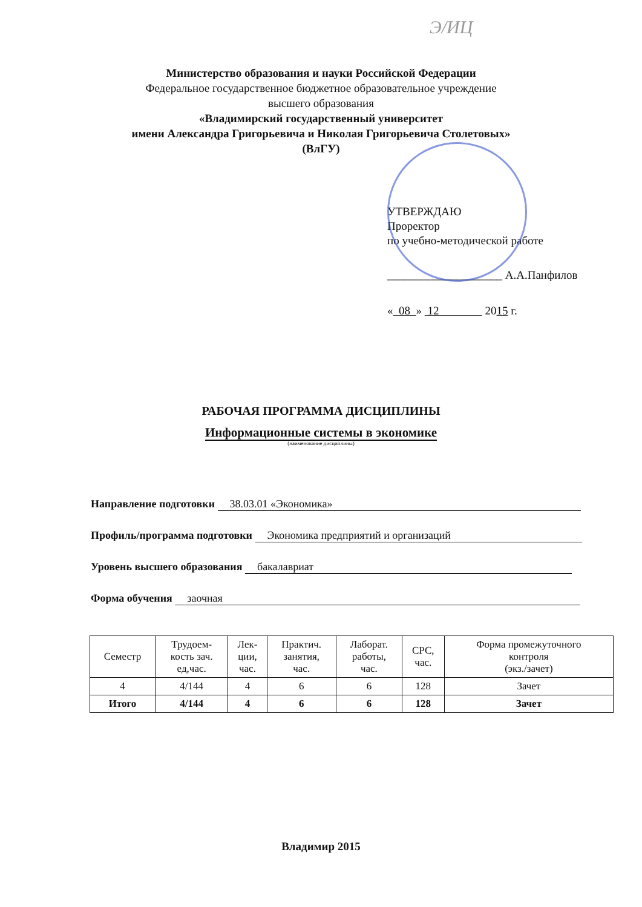Э/ИЦ
Министерство образования и науки Российской Федерации
Федеральное государственное бюджетное образовательное учреждение
высшего образования
«Владимирский государственный университет
имени Александра Григорьевича и Николая Григорьевича Столетовых»
(ВлГУ)
УТВЕРЖДАЮ
Проректор
по учебно-методической работе
____________________ А.А.Панфилов
« 08 » 12 2015 г.
РАБОЧАЯ ПРОГРАММА ДИСЦИПЛИНЫ
Информационные системы в экономике
(наименование дисциплины)
Направление подготовки 38.03.01 «Экономика»
Профиль/программа подготовки Экономика предприятий и организаций
Уровень высшего образования бакалавриат
Форма обучения заочная
| Семестр | Трудоем- кость зач. ед,час. | Лек- ции, час. | Практич. занятия, час. | Лаборат. работы, час. | СРС, час. | Форма промежуточного контроля (экз./зачет) |
| --- | --- | --- | --- | --- | --- | --- |
| 4 | 4/144 | 4 | 6 | 6 | 128 | Зачет |
| Итого | 4/144 | 4 | 6 | 6 | 128 | Зачет |
Владимир 2015